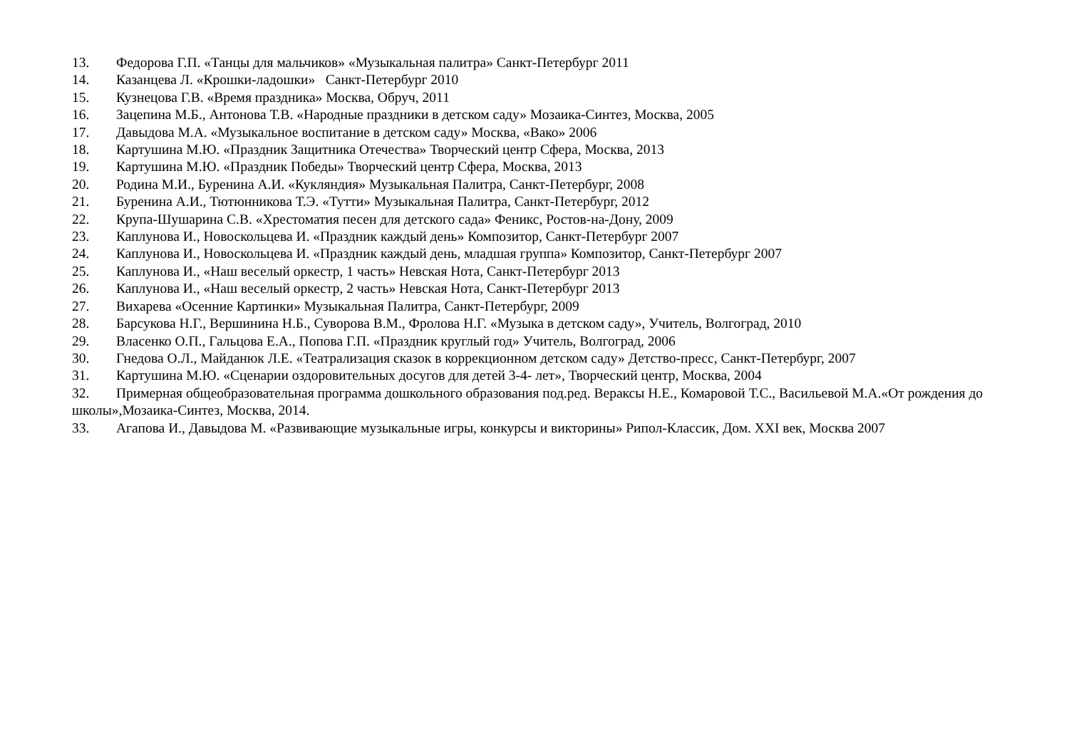13. Федорова Г.П. «Танцы для мальчиков» «Музыкальная палитра» Санкт-Петербург 2011
14. Казанцева Л. «Крошки-ладошки» Санкт-Петербург 2010
15. Кузнецова Г.В. «Время праздника» Москва, Обруч, 2011
16. Зацепина М.Б., Антонова Т.В. «Народные праздники в детском саду» Мозаика-Синтез, Москва, 2005
17. Давыдова М.А. «Музыкальное воспитание в детском саду» Москва, «Вако» 2006
18. Картушина М.Ю. «Праздник Защитника Отечества» Творческий центр Сфера, Москва, 2013
19. Картушина М.Ю. «Праздник Победы» Творческий центр Сфера, Москва, 2013
20. Родина М.И., Буренина А.И. «Кукляндия» Музыкальная Палитра, Санкт-Петербург, 2008
21. Буренина А.И., Тютюнникова Т.Э. «Тутти» Музыкальная Палитра, Санкт-Петербург, 2012
22. Крупа-Шушарина С.В. «Хрестоматия песен для детского сада» Феникс, Ростов-на-Дону, 2009
23. Каплунова И., Новоскольцева И. «Праздник каждый день» Композитор, Санкт-Петербург 2007
24. Каплунова И., Новоскольцева И. «Праздник каждый день, младшая группа» Композитор, Санкт-Петербург 2007
25. Каплунова И., «Наш веселый оркестр, 1 часть» Невская Нота, Санкт-Петербург 2013
26. Каплунова И., «Наш веселый оркестр, 2 часть» Невская Нота, Санкт-Петербург 2013
27. Вихарева «Осенние Картинки» Музыкальная Палитра, Санкт-Петербург, 2009
28. Барсукова Н.Г., Вершинина Н.Б., Суворова В.М., Фролова Н.Г. «Музыка в детском саду», Учитель, Волгоград, 2010
29. Власенко О.П., Гальцова Е.А., Попова Г.П. «Праздник круглый год» Учитель, Волгоград, 2006
30. Гнедова О.Л., Майданюк Л.Е. «Театрализация сказок в коррекционном детском саду» Детство-пресс, Санкт-Петербург, 2007
31. Картушина М.Ю. «Сценарии оздоровительных досугов для детей 3-4- лет», Творческий центр, Москва, 2004
32. Примерная общеобразовательная программа дошкольного образования под.ред. Вераксы Н.Е., Комаровой Т.С., Васильевой М.А.«От рождения до школы»,Мозаика-Синтез, Москва, 2014.
33. Агапова И., Давыдова М. «Развивающие музыкальные игры, конкурсы и викторины» Рипол-Классик, Дом. XXI век, Москва 2007